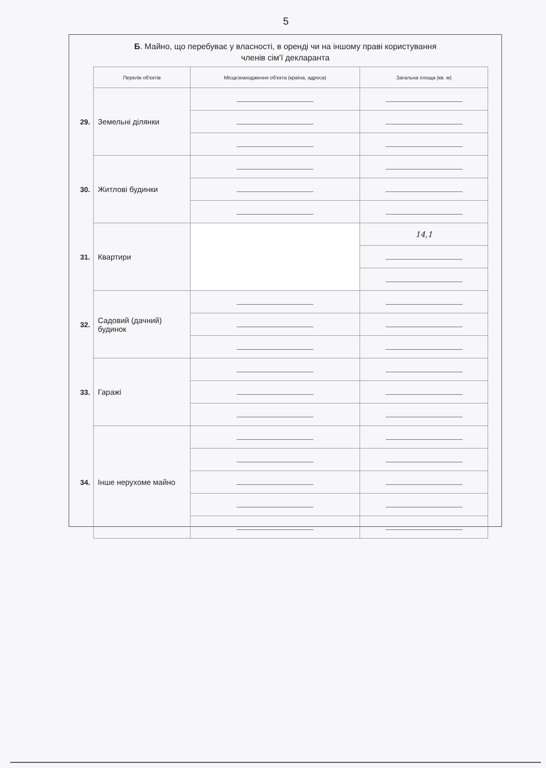5
Б. Майно, що перебуває у власності, в оренді чи на іншому праві користування
членів сім'ї декларанта
| | Перелік об'єктів | Місцезнаходження об'єкта (країна, адреса) | Загальна площа (кв. м) |
| 29. | Земельні ділянки | | |
| 30. | Житлові будинки | | |
| 31. | Квартири | | 14,1 |
| 32. | Садовий (дачний) будинок | | |
| 33. | Гаражі | | |
| 34. | Інше нерухоме майно | | |